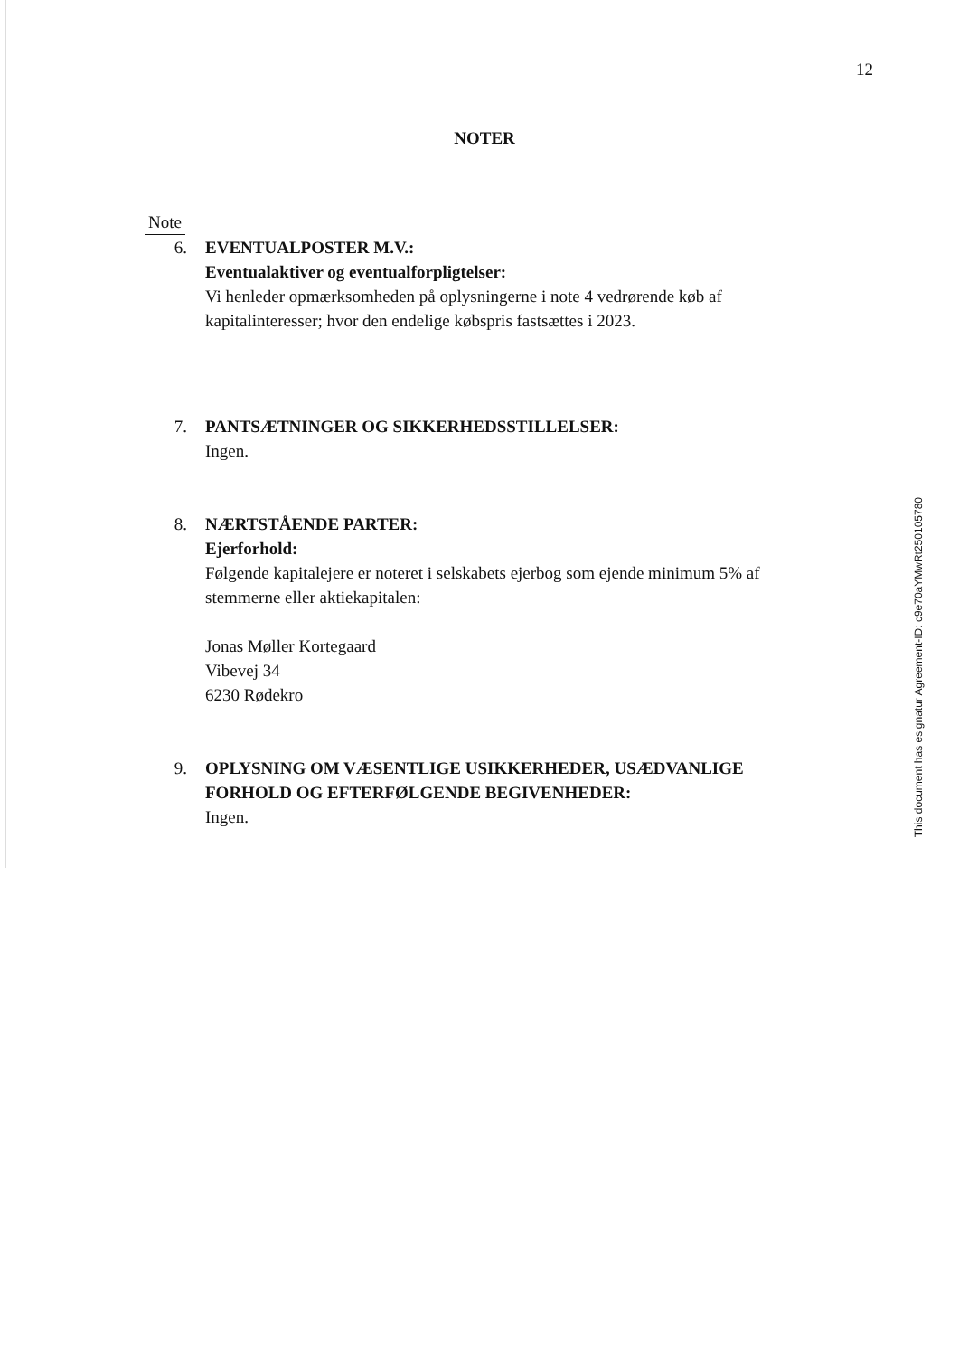12
NOTER
Note
6. EVENTUALPOSTER M.V.:
Eventualaktiver og eventualforpligtelser:
Vi henleder opmærksomheden på oplysningerne i note 4 vedrørende køb af kapitalinteresser; hvor den endelige købspris fastsættes i 2023.
7. PANTSÆTNINGER OG SIKKERHEDSSTILLELSER:
Ingen.
8. NÆRTSTÅENDE PARTER:
Ejerforhold:
Følgende kapitalejere er noteret i selskabets ejerbog som ejende minimum 5% af stemmerne eller aktiekapitalen:
Jonas Møller Kortegaard
Vibevej 34
6230 Rødekro
9. OPLYSNING OM VÆSENTLIGE USIKKERHEDER, USÆDVANLIGE FORHOLD OG EFTERFØLGENDE BEGIVENHEDER:
Ingen.
This document has esignatur Agreement-ID: c9e70aYMwRt250105780